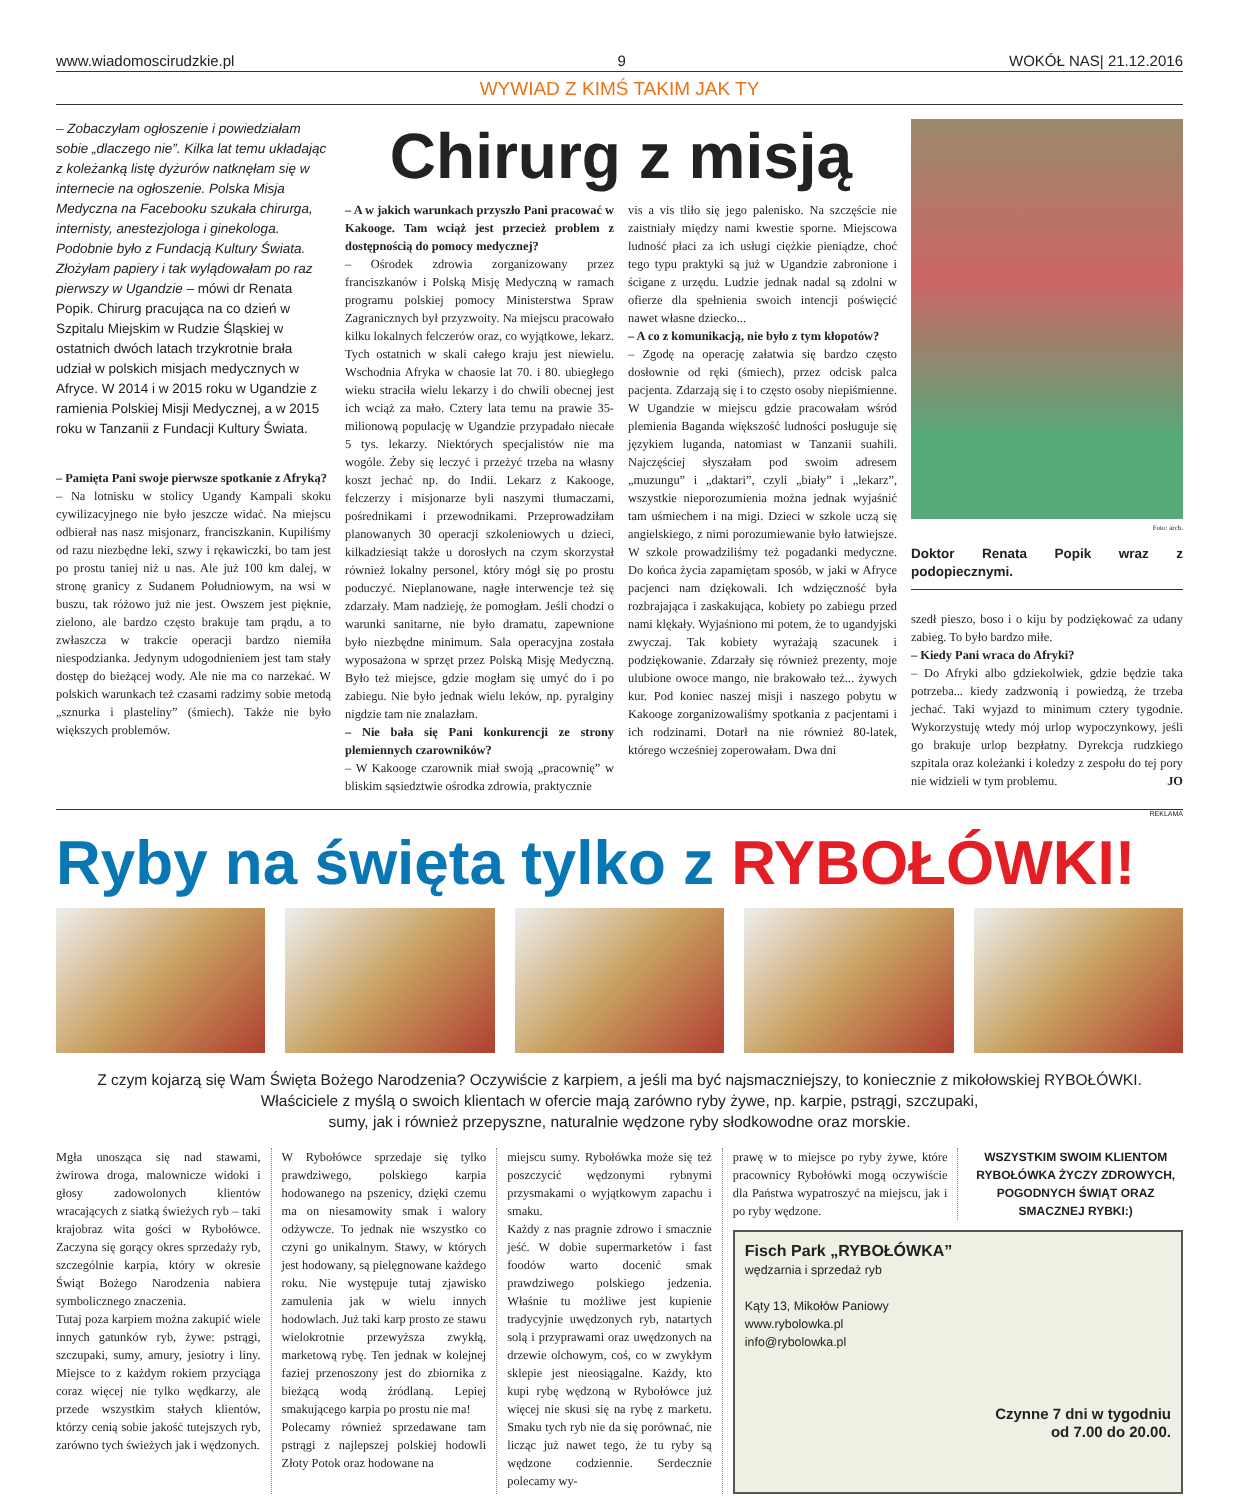www.wiadomoscirudzkie.pl 9 WOKÓŁ NAS| 21.12.2016
WYWIAD Z KIMŚ TAKIM JAK TY
– Zobaczyłam ogłoszenie i powiedziałam sobie „dlaczego nie”. Kilka lat temu układając z koleżanką listę dyżurów natknęłam się w internecie na ogłoszenie. Polska Misja Medyczna na Facebooku szukała chirurga, internisty, anestezjologa i ginekologa. Podobnie było z Fundacją Kultury Świata. Złożyłam papiery i tak wylądowałam po raz pierwszy w Ugandzie – mówi dr Renata Popik. Chirurg pracująca na co dzień w Szpitalu Miejskim w Rudzie Śląskiej w ostatnich dwóch latach trzykrotnie brała udział w polskich misjach medycznych w Afryce. W 2014 i w 2015 roku w Ugandzie z ramienia Polskiej Misji Medycznej, a w 2015 roku w Tanzanii z Fundacji Kultury Świata.
– Pamięta Pani swoje pierwsze spotkanie z Afryką?
– Na lotnisku w stolicy Ugandy Kampali skoku cywilizacyjnego nie było jeszcze widać. Na miejscu odbierał nas nasz misjonarz, franciszkanin. Kupiliśmy od razu niezbędne leki, szwy i rękawiczki, bo tam jest po prostu taniej niż u nas. Ale już 100 km dalej, w stronę granicy z Sudanem Południowym, na wsi w buszu, tak różowo już nie jest. Owszem jest pięknie, zielono, ale bardzo często brakuje tam prądu, a to zwłaszcza w trakcie operacji bardzo niemiła niespodzianka. Jedynym udogodnieniem jest tam stały dostęp do bieżącej wody. Ale nie ma co narzekać. W polskich warunkach też czasami radzimy sobie metodą „sznurka i plasteliny” (śmiech). Także nie było większych problemów.
Chirurg z misją
– A w jakich warunkach przyszło Pani pracować w Kakooge. Tam wciąż jest przecież problem z dostępnością do pomocy medycznej?
– Ośrodek zdrowia zorganizowany przez franciszkanów i Polską Misję Medyczną w ramach programu polskiej pomocy Ministerstwa Spraw Zagranicznych był przyzwoity. Na miejscu pracowało kilku lokalnych felczerów oraz, co wyjątkowe, lekarz. Tych ostatnich w skali całego kraju jest niewielu. Wschodnia Afryka w chaosie lat 70. i 80. ubiegłego wieku straciła wielu lekarzy i do chwili obecnej jest ich wciąż za mało. Cztery lata temu na prawie 35-milionową populację w Ugandzie przypadało niecałe 5 tys. lekarzy. Niektórych specjalistów nie ma wogóle. Żeby się leczyć i przeżyć trzeba na własny koszt jechać np. do Indii. Lekarz z Kakooge, felczerzy i misjonarze byli naszymi tłumaczami, pośrednikami i przewodnikami. Przeprowadziłam planowanych 30 operacji szkoleniowych u dzieci, kilkadziesiąt także u dorosłych na czym skorzystał również lokalny personel, który mógł się po prostu poduczyć. Nieplanowane, nagłe interwencje też się zdarzały. Mam nadzieję, że pomogłam. Jeśli chodzi o warunki sanitarne, nie było dramatu, zapewnione było niezbędne minimum. Sala operacyjna została wyposażona w sprzęt przez Polską Misję Medyczną. Było też miejsce, gdzie mogłam się umyć do i po zabiegu. Nie było jednak wielu leków, np. pyralginy nigdzie tam nie znalazłam.
– Nie bała się Pani konkurencji ze strony plemiennych czarowników?
– W Kakooge czarownik miał swoją „pracownię” w bliskim sąsiedztwie ośrodka zdrowia, praktycznie
vis a vis tliło się jego palenisko. Na szczęście nie zaistniały między nami kwestie sporne. Miejscowa ludność płaci za ich usługi ciężkie pieniądze, choć tego typu praktyki są już w Ugandzie zabronione i ścigane z urzędu. Ludzie jednak nadal są zdolni w ofierze dla spełnienia swoich intencji poświęcić nawet własne dziecko...
– A co z komunikacją, nie było z tym kłopotów?
– Zgodę na operację załatwia się bardzo często dosłownie od ręki (śmiech), przez odcisk palca pacjenta. Zdarzają się i to często osoby niepiśmienne. W Ugandzie w miejscu gdzie pracowałam wśród plemienia Baganda większość ludności posługuje się językiem luganda, natomiast w Tanzanii suahili. Najczęściej słyszałam pod swoim adresem „muzungu” i „daktari”, czyli „biały” i „lekarz”, wszystkie nieporozumienia można jednak wyjaśnić tam uśmiechem i na migi. Dzieci w szkole uczą się angielskiego, z nimi porozumiewanie było łatwiejsze. W szkole prowadziliśmy też pogadanki medyczne. Do końca życia zapamiętam sposób, w jaki w Afryce pacjenci nam dziękowali. Ich wdzięczność była rozbrajająca i zaskakująca, kobiety po zabiegu przed nami klękały. Wyjaśniono mi potem, że to ugandyjski zwyczaj. Tak kobiety wyrażają szacunek i podziękowanie. Zdarzały się również prezenty, moje ulubione owoce mango, nie brakowało też... żywych kur. Pod koniec naszej misji i naszego pobytu w Kakooge zorganizowaliśmy spotkania z pacjentami i ich rodzinami. Dotarł na nie również 80-latek, którego wcześniej zoperowałam. Dwa dni
Foto: arch.
Doktor Renata Popik wraz z podopiecznymi.
szedł pieszo, boso i o kiju by podziękować za udany zabieg. To było bardzo miłe.
– Kiedy Pani wraca do Afryki?
– Do Afryki albo gdziekolwiek, gdzie będzie taka potrzeba... kiedy zadzwonią i powiedzą, że trzeba jechać. Taki wyjazd to minimum cztery tygodnie. Wykorzystuję wtedy mój urlop wypoczynkowy, jeśli go brakuje urlop bezpłatny. Dyrekcja rudzkiego szpitala oraz koleżanki i koledzy z zespołu do tej pory nie widzieli w tym problemu. JO
REKLAMA
Ryby na święta tylko z RYBOŁÓWKI!
Z czym kojarzą się Wam Święta Bożego Narodzenia? Oczywiście z karpiem, a jeśli ma być najsmaczniejszy, to koniecznie z mikołowskiej RYBOŁÓWKI.
Właściciele z myślą o swoich klientach w ofercie mają zarówno ryby żywe, np. karpie, pstrągi, szczupaki,
sumy, jak i również przepyszne, naturalnie wędzone ryby słodkowodne oraz morskie.
Mgła unosząca się nad stawami, żwirowa droga, malownicze widoki i głosy zadowolonych klientów wracających z siatką świeżych ryb – taki krajobraz wita gości w Rybołówce. Zaczyna się gorący okres sprzedaży ryb, szczególnie karpia, który w okresie Świąt Bożego Narodzenia nabiera symbolicznego znaczenia.
Tutaj poza karpiem można zakupić wiele innych gatunków ryb, żywe: pstrągi, szczupaki, sumy, amury, jesiotry i liny. Miejsce to z każdym rokiem przyciąga coraz więcej nie tylko wędkarzy, ale przede wszystkim stałych klientów, którzy cenią sobie jakość tutejszych ryb, zarówno tych świeżych jak i wędzonych.
W Rybołówce sprzedaje się tylko prawdziwego, polskiego karpia hodowanego na pszenicy, dzięki czemu ma on niesamowity smak i walory odżywcze. To jednak nie wszystko co czyni go unikalnym. Stawy, w których jest hodowany, są pielęgnowane każdego roku. Nie występuje tutaj zjawisko zamulenia jak w wielu innych hodowlach. Już taki karp prosto ze stawu wielokrotnie przewyższa zwykłą, marketową rybę. Ten jednak w kolejnej faziej przenoszony jest do zbiornika z bieżącą wodą źródlaną. Lepiej smakującego karpia po prostu nie ma!
Polecamy również sprzedawane tam pstrągi z najlepszej polskiej hodowli Złoty Potok oraz hodowane na
miejscu sumy. Rybołówka może się też poszczycić wędzonymi rybnymi przysmakami o wyjątkowym zapachu i smaku.
Każdy z nas pragnie zdrowo i smacznie jeść. W dobie supermarketów i fast foodów warto docenić smak prawdziwego polskiego jedzenia. Właśnie tu możliwe jest kupienie tradycyjnie uwędzonych ryb, natartych solą i przyprawami oraz uwędzonych na drzewie olchowym, coś, co w zwykłym sklepie jest nieosiągalne. Każdy, kto kupi rybę wędzoną w Rybołówce już więcej nie skusi się na rybę z marketu. Smaku tych ryb nie da się porównać, nie licząc już nawet tego, że tu ryby są wędzone codziennie. Serdecznie polecamy wy-
prawę w to miejsce po ryby żywe, które pracownicy Rybołówki mogą oczywiście dla Państwa wypatroszyć na miejscu, jak i po ryby wędzone.
WSZYSTKIM SWOIM KLIENTOM RYBOŁÓWKA ŻYCZY ZDROWYCH, POGODNYCH ŚWIĄT ORAZ SMACZNEJ RYBKI:)
Fisch Park „RYBOŁÓWKA”
wędzarnia i sprzedaż ryb
Kąty 13, Mikołów Paniowy
www.rybolowka.pl
info@rybolowka.pl
Czynne 7 dni w tygodniu
od 7.00 do 20.00.